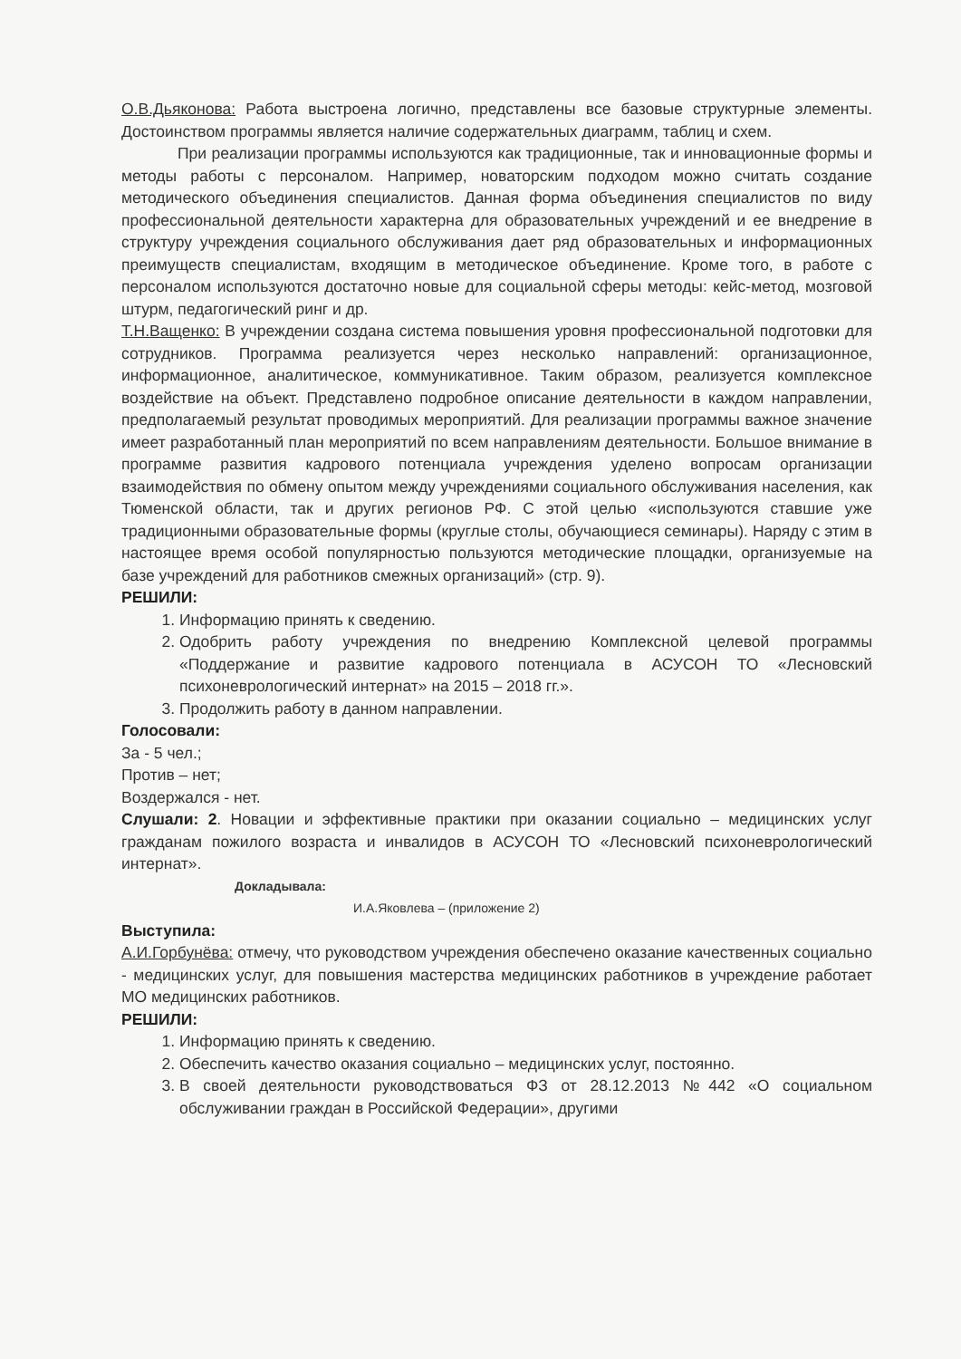О.В.Дьяконова: Работа выстроена логично, представлены все базовые структурные элементы. Достоинством программы является наличие содержательных диаграмм, таблиц и схем.
При реализации программы используются как традиционные, так и инновационные формы и методы работы с персоналом. Например, новаторским подходом можно считать создание методического объединения специалистов. Данная форма объединения специалистов по виду профессиональной деятельности характерна для образовательных учреждений и ее внедрение в структуру учреждения социального обслуживания дает ряд образовательных и информационных преимуществ специалистам, входящим в методическое объединение. Кроме того, в работе с персоналом используются достаточно новые для социальной сферы методы: кейс-метод, мозговой штурм, педагогический ринг и др.
Т.Н.Ващенко: В учреждении создана система повышения уровня профессиональной подготовки для сотрудников. Программа реализуется через несколько направлений: организационное, информационное, аналитическое, коммуникативное. Таким образом, реализуется комплексное воздействие на объект. Представлено подробное описание деятельности в каждом направлении, предполагаемый результат проводимых мероприятий. Для реализации программы важное значение имеет разработанный план мероприятий по всем направлениям деятельности. Большое внимание в программе развития кадрового потенциала учреждения уделено вопросам организации взаимодействия по обмену опытом между учреждениями социального обслуживания населения, как Тюменской области, так и других регионов РФ. С этой целью «используются ставшие уже традиционными образовательные формы (круглые столы, обучающиеся семинары). Наряду с этим в настоящее время особой популярностью пользуются методические площадки, организуемые на базе учреждений для работников смежных организаций» (стр. 9).
РЕШИЛИ:
1. Информацию принять к сведению.
2. Одобрить работу учреждения по внедрению Комплексной целевой программы «Поддержание и развитие кадрового потенциала в АСУСОН ТО «Лесновский психоневрологический интернат» на 2015 – 2018 гг.».
3. Продолжить работу в данном направлении.
Голосовали:
За - 5 чел.;
Против – нет;
Воздержался - нет.
Слушали: 2. Новации и эффективные практики при оказании социально – медицинских услуг гражданам пожилого возраста и инвалидов в АСУСОН ТО «Лесновский психоневрологический интернат».
Докладывала:
И.А.Яковлева – (приложение 2)
Выступила:
А.И.Горбунёва: отмечу, что руководством учреждения обеспечено оказание качественных социально - медицинских услуг, для повышения мастерства медицинских работников в учреждение работает МО медицинских работников.
РЕШИЛИ:
1. Информацию принять к сведению.
2. Обеспечить качество оказания социально – медицинских услуг, постоянно.
3. В своей деятельности руководствоваться ФЗ от 28.12.2013 №442 «О социальном обслуживании граждан в Российской Федерации», другими